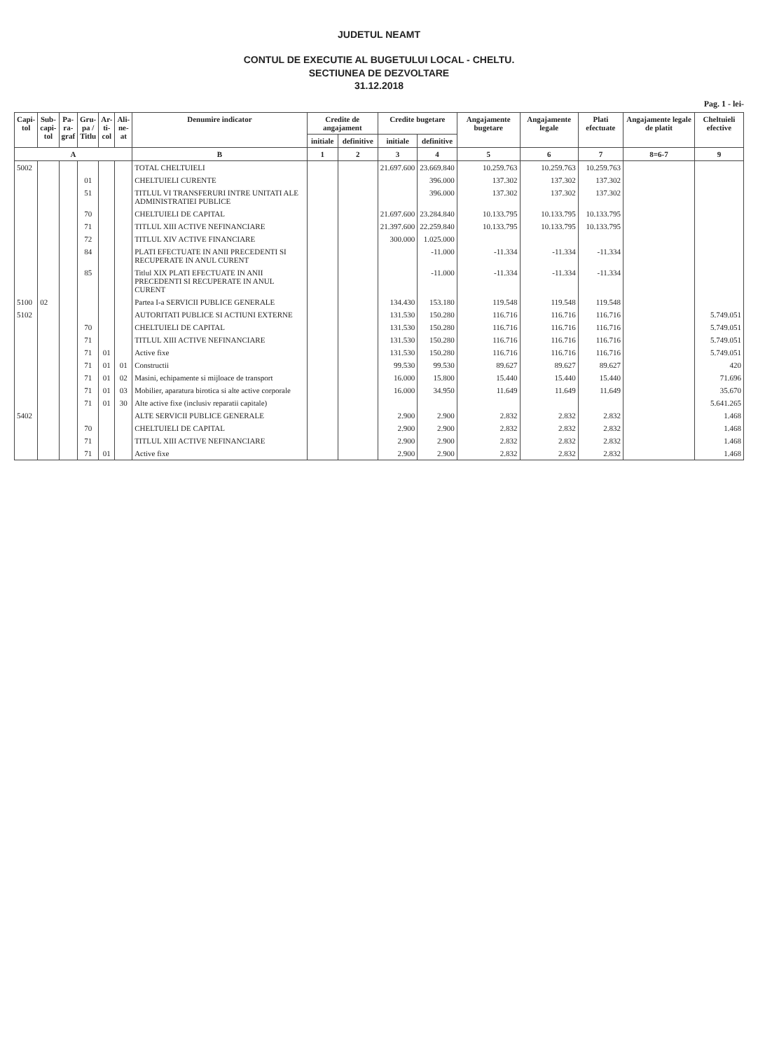JUDETUL NEAMT
CONTUL DE EXECUTIE AL BUGETULUI LOCAL - CHELTU.
SECTIUNEA DE DEZVOLTARE
31.12.2018
Pag. 1 - lei-
| Capi- tol | Sub- capi- tol | Pa- ra- graf | Gru- pa / Titlu | Ar- ti- col | Ali- ne- at | Denumire indicator | Credite de angajament | | Credite bugetare | | Angajamente bugetare | Angajamente legale | Plati efectuate | Angajamente legale de platit | Cheltuieli efective |
| --- | --- | --- | --- | --- | --- | --- | --- | --- | --- | --- | --- | --- | --- | --- | --- |
| | | | | | | | initiale | definitive | initiale | definitive | | | | | |
| A | | | | | | B | 1 | 2 | 3 | 4 | 5 | 6 | 7 | 8=6-7 | 9 |
| 5002 | | | | | | TOTAL CHELTUIELI | | | 21.697.600 | 23.669.840 | 10.259.763 | 10.259.763 | 10.259.763 | | |
| | | | 01 | | | CHELTUIELI CURENTE | | | | 396.000 | 137.302 | 137.302 | 137.302 | | |
| | | | 51 | | | TITLUL VI TRANSFERURI INTRE UNITATI ALE ADMINISTRATIEI PUBLICE | | | | 396.000 | 137.302 | 137.302 | 137.302 | | |
| | | | 70 | | | CHELTUIELI DE CAPITAL | | | 21.697.600 | 23.284.840 | 10.133.795 | 10.133.795 | 10.133.795 | | |
| | | | 71 | | | TITLUL XIII ACTIVE NEFINANCIARE | | | 21.397.600 | 22.259.840 | 10.133.795 | 10.133.795 | 10.133.795 | | |
| | | | 72 | | | TITLUL XIV ACTIVE FINANCIARE | | | 300.000 | 1.025.000 | | | | | |
| | | | 84 | | | PLATI EFECTUATE IN ANII PRECEDENTI SI RECUPERATE IN ANUL CURENT | | | | -11.000 | -11.334 | -11.334 | -11.334 | | |
| | | | 85 | | | Titlul XIX PLATI EFECTUATE IN ANII PRECEDENTI SI RECUPERATE IN ANUL CURENT | | | | -11.000 | -11.334 | -11.334 | -11.334 | | |
| 5100 | 02 | | | | | Partea I-a SERVICII PUBLICE GENERALE | | | 134.430 | 153.180 | 119.548 | 119.548 | 119.548 | | |
| 5102 | | | | | | AUTORITATI PUBLICE SI ACTIUNI EXTERNE | | | 131.530 | 150.280 | 116.716 | 116.716 | 116.716 | | 5.749.051 |
| | | | 70 | | | CHELTUIELI DE CAPITAL | | | 131.530 | 150.280 | 116.716 | 116.716 | 116.716 | | 5.749.051 |
| | | | 71 | | | TITLUL XIII ACTIVE NEFINANCIARE | | | 131.530 | 150.280 | 116.716 | 116.716 | 116.716 | | 5.749.051 |
| | | | 71 | 01 | | Active fixe | | | 131.530 | 150.280 | 116.716 | 116.716 | 116.716 | | 5.749.051 |
| | | | 71 | 01 | 01 | Constructii | | | 99.530 | 99.530 | 89.627 | 89.627 | 89.627 | | 420 |
| | | | 71 | 01 | 02 | Masini, echipamente si mijloace de transport | | | 16.000 | 15.800 | 15.440 | 15.440 | 15.440 | | 71.696 |
| | | | 71 | 01 | 03 | Mobilier, aparatura birotica si alte active corporale | | | 16.000 | 34.950 | 11.649 | 11.649 | 11.649 | | 35.670 |
| | | | 71 | 01 | 30 | Alte active fixe (inclusiv reparatii capitale) | | | | | | | | | 5.641.265 |
| 5402 | | | | | | ALTE SERVICII PUBLICE GENERALE | | | 2.900 | 2.900 | 2.832 | 2.832 | 2.832 | | 1.468 |
| | | | 70 | | | CHELTUIELI DE CAPITAL | | | 2.900 | 2.900 | 2.832 | 2.832 | 2.832 | | 1.468 |
| | | | 71 | | | TITLUL XIII ACTIVE NEFINANCIARE | | | 2.900 | 2.900 | 2.832 | 2.832 | 2.832 | | 1.468 |
| | | | 71 | 01 | | Active fixe | | | 2.900 | 2.900 | 2.832 | 2.832 | 2.832 | | 1.468 |